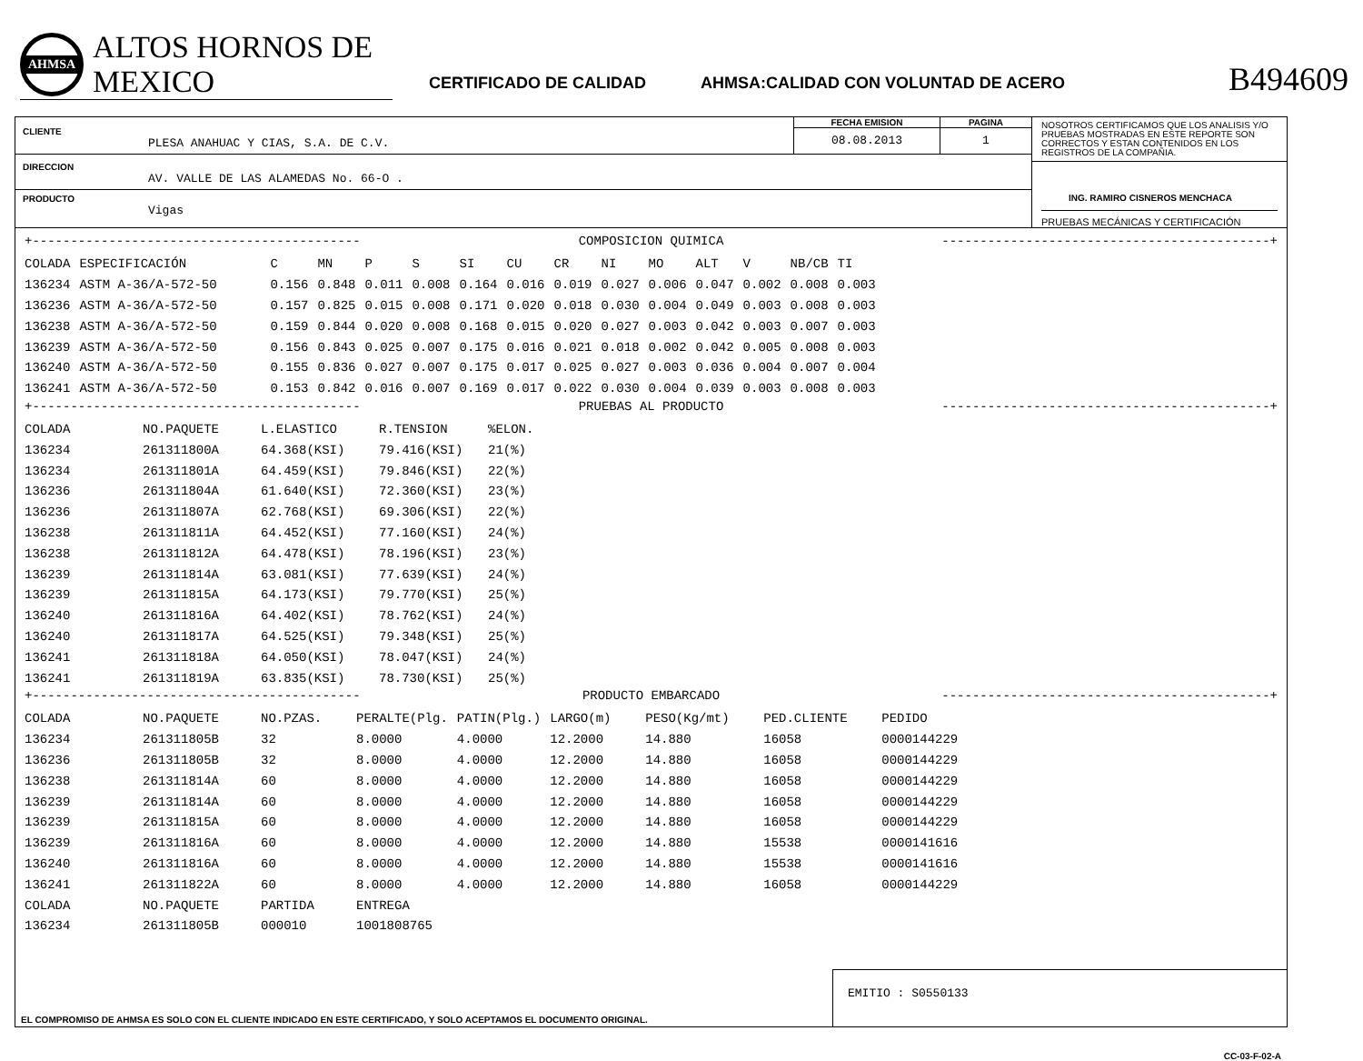AHMSA
ALTOS HORNOS DE MEXICO
CERTIFICADO DE CALIDAD
AHMSA:CALIDAD CON VOLUNTAD DE ACERO
B494609
CLIENTE
PLESA ANAHUAC Y CIAS, S.A. DE C.V.
FECHA EMISION
08.08.2013
PAGINA
1
DIRECCION
AV. VALLE DE LAS ALAMEDAS No. 66-O .
PRODUCTO
Vigas
NOSOTROS CERTIFICAMOS QUE LOS ANALISIS Y/O PRUEBAS MOSTRADAS EN ESTE REPORTE SON CORRECTOS Y ESTAN CONTENIDOS EN LOS REGISTROS DE LA COMPAÑIA.
ING. RAMIRO CISNEROS MENCHACA
PRUEBAS MECÁNICAS Y CERTIFICACIÓN
+------------------------------------------- COMPOSICION QUIMICA -------------------------------------------+
| COLADA | ESPECIFICACIÓN | C | MN | P | S | SI | CU | CR | NI | MO | ALT | V | NB/CB | TI |
| --- | --- | --- | --- | --- | --- | --- | --- | --- | --- | --- | --- | --- | --- | --- |
| 136234 | ASTM A-36/A-572-50 | 0.156 | 0.848 | 0.011 | 0.008 | 0.164 | 0.016 | 0.019 | 0.027 | 0.006 | 0.047 | 0.002 | 0.008 | 0.003 |
| 136236 | ASTM A-36/A-572-50 | 0.157 | 0.825 | 0.015 | 0.008 | 0.171 | 0.020 | 0.018 | 0.030 | 0.004 | 0.049 | 0.003 | 0.008 | 0.003 |
| 136238 | ASTM A-36/A-572-50 | 0.159 | 0.844 | 0.020 | 0.008 | 0.168 | 0.015 | 0.020 | 0.027 | 0.003 | 0.042 | 0.003 | 0.007 | 0.003 |
| 136239 | ASTM A-36/A-572-50 | 0.156 | 0.843 | 0.025 | 0.007 | 0.175 | 0.016 | 0.021 | 0.018 | 0.002 | 0.042 | 0.005 | 0.008 | 0.003 |
| 136240 | ASTM A-36/A-572-50 | 0.155 | 0.836 | 0.027 | 0.007 | 0.175 | 0.017 | 0.025 | 0.027 | 0.003 | 0.036 | 0.004 | 0.007 | 0.004 |
| 136241 | ASTM A-36/A-572-50 | 0.153 | 0.842 | 0.016 | 0.007 | 0.169 | 0.017 | 0.022 | 0.030 | 0.004 | 0.039 | 0.003 | 0.008 | 0.003 |
+------------------------------------------- PRUEBAS AL PRODUCTO -------------------------------------------+
| COLADA | NO.PAQUETE | L.ELASTICO | R.TENSION | %ELON. |
| --- | --- | --- | --- | --- |
| 136234 | 261311800A | 64.368(KSI) | 79.416(KSI) | 21(%) |
| 136234 | 261311801A | 64.459(KSI) | 79.846(KSI) | 22(%) |
| 136236 | 261311804A | 61.640(KSI) | 72.360(KSI) | 23(%) |
| 136236 | 261311807A | 62.768(KSI) | 69.306(KSI) | 22(%) |
| 136238 | 261311811A | 64.452(KSI) | 77.160(KSI) | 24(%) |
| 136238 | 261311812A | 64.478(KSI) | 78.196(KSI) | 23(%) |
| 136239 | 261311814A | 63.081(KSI) | 77.639(KSI) | 24(%) |
| 136239 | 261311815A | 64.173(KSI) | 79.770(KSI) | 25(%) |
| 136240 | 261311816A | 64.402(KSI) | 78.762(KSI) | 24(%) |
| 136240 | 261311817A | 64.525(KSI) | 79.348(KSI) | 25(%) |
| 136241 | 261311818A | 64.050(KSI) | 78.047(KSI) | 24(%) |
| 136241 | 261311819A | 63.835(KSI) | 78.730(KSI) | 25(%) |
+------------------------------------------- PRODUCTO EMBARCADO -------------------------------------------+
| COLADA | NO.PAQUETE | NO.PZAS. | PERALTE(Plg. | PATIN(Plg.) | LARGO(m) | PESO(Kg/mt) | PED.CLIENTE | PEDIDO |
| --- | --- | --- | --- | --- | --- | --- | --- | --- |
| 136234 | 261311805B | 32 | 8.0000 | 4.0000 | 12.2000 | 14.880 | 16058 | 0000144229 |
| 136236 | 261311805B | 32 | 8.0000 | 4.0000 | 12.2000 | 14.880 | 16058 | 0000144229 |
| 136238 | 261311814A | 60 | 8.0000 | 4.0000 | 12.2000 | 14.880 | 16058 | 0000144229 |
| 136239 | 261311814A | 60 | 8.0000 | 4.0000 | 12.2000 | 14.880 | 16058 | 0000144229 |
| 136239 | 261311815A | 60 | 8.0000 | 4.0000 | 12.2000 | 14.880 | 16058 | 0000144229 |
| 136239 | 261311816A | 60 | 8.0000 | 4.0000 | 12.2000 | 14.880 | 15538 | 0000141616 |
| 136240 | 261311816A | 60 | 8.0000 | 4.0000 | 12.2000 | 14.880 | 15538 | 0000141616 |
| 136241 | 261311822A | 60 | 8.0000 | 4.0000 | 12.2000 | 14.880 | 16058 | 0000144229 |
| COLADA | NO.PAQUETE | PARTIDA | ENTREGA | | | | | |
| 136234 | 261311805B | 000010 | 1001808765 | | | | | |
EL COMPROMISO DE AHMSA ES SOLO CON EL CLIENTE INDICADO EN ESTE CERTIFICADO, Y SOLO ACEPTAMOS EL DOCUMENTO ORIGINAL.
EMITIO : S0550133
CC-03-F-02-A